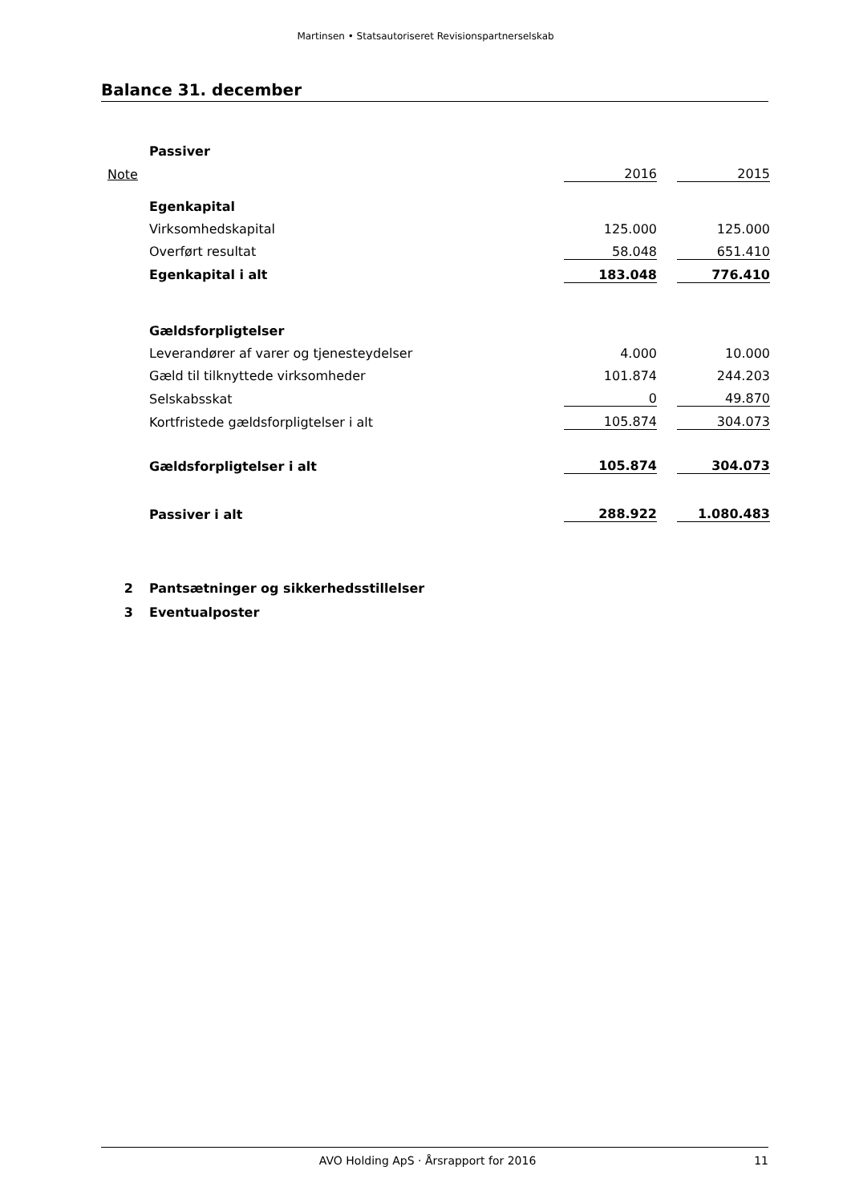Martinsen • Statsautoriseret Revisionspartnerselskab
Balance 31. december
| | Passiver | | | |
| Note | | 2016 | | 2015 |
| | Egenkapital | | | |
| | Virksomhedskapital | 125.000 | | 125.000 |
| | Overført resultat | 58.048 | | 651.410 |
| | Egenkapital i alt | 183.048 | | 776.410 |
| | Gældsforpligtelser | | | |
| | Leverandører af varer og tjenesteydelser | 4.000 | | 10.000 |
| | Gæld til tilknyttede virksomheder | 101.874 | | 244.203 |
| | Selskabsskat | 0 | | 49.870 |
| | Kortfristede gældsforpligtelser i alt | 105.874 | | 304.073 |
| | Gældsforpligtelser i alt | 105.874 | | 304.073 |
| | Passiver i alt | 288.922 | | 1.080.483 |
| 2 | Pantsætninger og sikkerhedsstillelser | | | |
| 3 | Eventualposter | | | |
AVO Holding ApS · Årsrapport for 2016 11